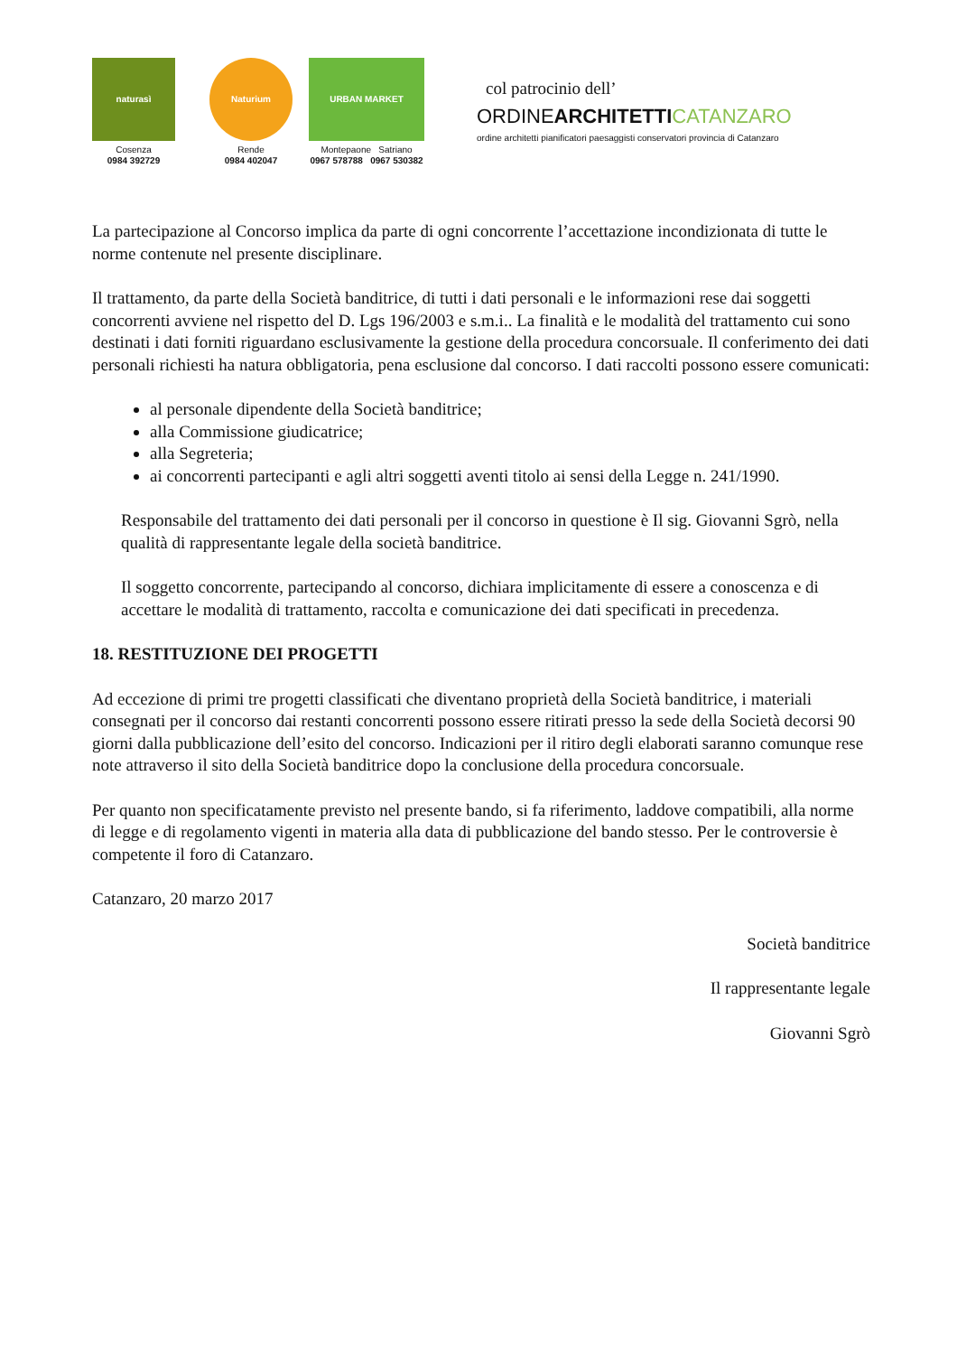naturasì
Cosenza
0984 392729
Naturium
Rende
0984 402047
URBAN MARKET
Montepaone Satriano
0967 578788 0967 530382
col patrocinio dell’
ORDINEARCHITETTI CATANZARO
ordine architetti pianificatori paesaggisti conservatori provincia di Catanzaro
La partecipazione al Concorso implica da parte di ogni concorrente l’accettazione incondizionata di tutte le norme contenute nel presente disciplinare.
Il trattamento, da parte della Società banditrice, di tutti i dati personali e le informazioni rese dai soggetti concorrenti avviene nel rispetto del D. Lgs 196/2003 e s.m.i.. La finalità e le modalità del trattamento cui sono destinati i dati forniti riguardano esclusivamente la gestione della procedura concorsuale. Il conferimento dei dati personali richiesti ha natura obbligatoria, pena esclusione dal concorso. I dati raccolti possono essere comunicati:
al personale dipendente della Società banditrice;
alla Commissione giudicatrice;
alla Segreteria;
ai concorrenti partecipanti e agli altri soggetti aventi titolo ai sensi della Legge n. 241/1990.
Responsabile del trattamento dei dati personali per il concorso in questione è Il sig. Giovanni Sgrò, nella qualità di rappresentante legale della società banditrice.
Il soggetto concorrente, partecipando al concorso, dichiara implicitamente di essere a conoscenza e di accettare le modalità di trattamento, raccolta e comunicazione dei dati specificati in precedenza.
18. RESTITUZIONE DEI PROGETTI
Ad eccezione di primi tre progetti classificati che diventano proprietà della Società banditrice, i materiali consegnati per il concorso dai restanti concorrenti possono essere ritirati presso la sede della Società decorsi 90 giorni dalla pubblicazione dell’esito del concorso. Indicazioni per il ritiro degli elaborati saranno comunque rese note attraverso il sito della Società banditrice dopo la conclusione della procedura concorsuale.
Per quanto non specificatamente previsto nel presente bando, si fa riferimento, laddove compatibili, alla norme di legge e di regolamento vigenti in materia alla data di pubblicazione del bando stesso. Per le controversie è competente il foro di Catanzaro.
Catanzaro, 20 marzo 2017
Società banditrice
Il rappresentante legale
Giovanni Sgrò